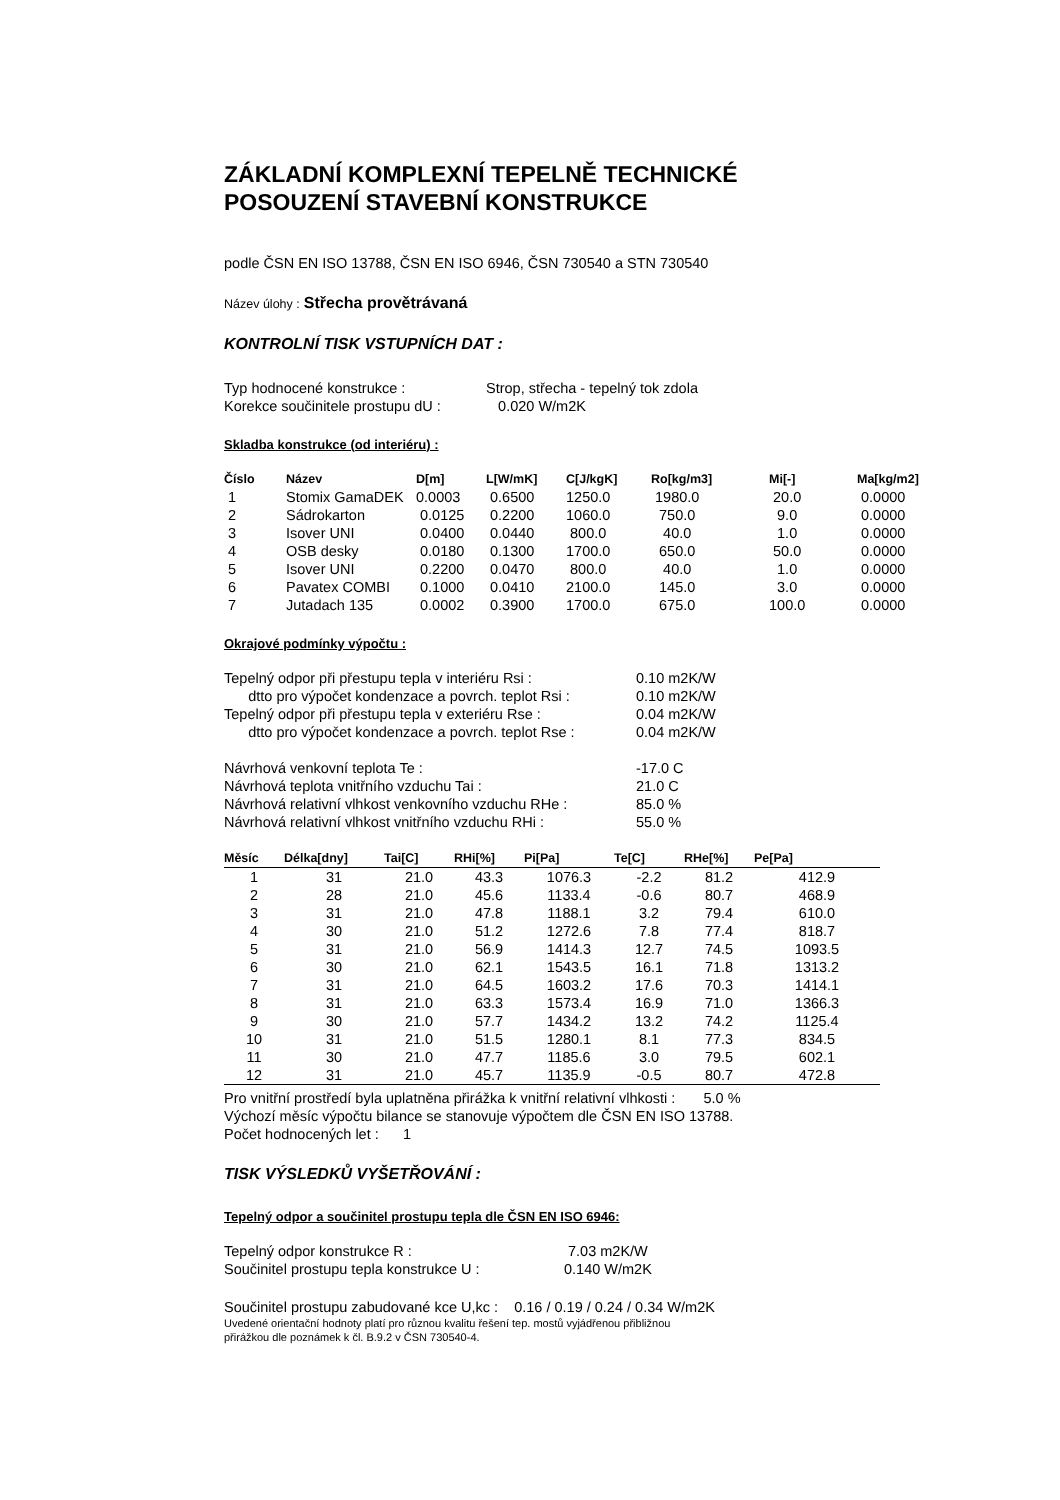ZÁKLADNÍ KOMPLEXNÍ TEPELNĚ TECHNICKÉ
POSOUZENÍ STAVEBNÍ KONSTRUKCE
podle ČSN EN ISO 13788, ČSN EN ISO 6946, ČSN 730540 a STN 730540
Název úlohy : Střecha provětrávaná
KONTROLNÍ TISK VSTUPNÍCH DAT :
| Typ hodnocené konstrukce : | Strop, střecha - tepelný tok zdola |
| Korekce součinitele prostupu dU : | 0.020 W/m2K |
Skladba konstrukce (od interiéru) :
| Číslo | Název | D[m] | L[W/mK] | C[J/kgK] | Ro[kg/m3] | Mi[-] | Ma[kg/m2] |
| --- | --- | --- | --- | --- | --- | --- | --- |
| 1 | Stomix GamaDEK | 0.0003 | 0.6500 | 1250.0 | 1980.0 | 20.0 | 0.0000 |
| 2 | Sádrokarton | 0.0125 | 0.2200 | 1060.0 | 750.0 | 9.0 | 0.0000 |
| 3 | Isover UNI | 0.0400 | 0.0440 | 800.0 | 40.0 | 1.0 | 0.0000 |
| 4 | OSB desky | 0.0180 | 0.1300 | 1700.0 | 650.0 | 50.0 | 0.0000 |
| 5 | Isover UNI | 0.2200 | 0.0470 | 800.0 | 40.0 | 1.0 | 0.0000 |
| 6 | Pavatex COMBI | 0.1000 | 0.0410 | 2100.0 | 145.0 | 3.0 | 0.0000 |
| 7 | Jutadach 135 | 0.0002 | 0.3900 | 1700.0 | 675.0 | 100.0 | 0.0000 |
Okrajové podmínky výpočtu :
| Tepelný odpor při přestupu tepla v interiéru Rsi : | 0.10 m2K/W |
| dtto pro výpočet kondenzace a povrch. teplot Rsi : | 0.10 m2K/W |
| Tepelný odpor při přestupu tepla v exteriéru Rse : | 0.04 m2K/W |
| dtto pro výpočet kondenzace a povrch. teplot Rse : | 0.04 m2K/W |
| Návrhová venkovní teplota Te : | -17.0 C |
| Návrhová teplota vnitřního vzduchu Tai : | 21.0 C |
| Návrhová relativní vlhkost venkovního vzduchu RHe : | 85.0 % |
| Návrhová relativní vlhkost vnitřního vzduchu RHi : | 55.0 % |
| Měsíc | Délka[dny] | Tai[C] | RHi[%] | Pi[Pa] | Te[C] | RHe[%] | Pe[Pa] |
| --- | --- | --- | --- | --- | --- | --- | --- |
| 1 | 31 | 21.0 | 43.3 | 1076.3 | -2.2 | 81.2 | 412.9 |
| 2 | 28 | 21.0 | 45.6 | 1133.4 | -0.6 | 80.7 | 468.9 |
| 3 | 31 | 21.0 | 47.8 | 1188.1 | 3.2 | 79.4 | 610.0 |
| 4 | 30 | 21.0 | 51.2 | 1272.6 | 7.8 | 77.4 | 818.7 |
| 5 | 31 | 21.0 | 56.9 | 1414.3 | 12.7 | 74.5 | 1093.5 |
| 6 | 30 | 21.0 | 62.1 | 1543.5 | 16.1 | 71.8 | 1313.2 |
| 7 | 31 | 21.0 | 64.5 | 1603.2 | 17.6 | 70.3 | 1414.1 |
| 8 | 31 | 21.0 | 63.3 | 1573.4 | 16.9 | 71.0 | 1366.3 |
| 9 | 30 | 21.0 | 57.7 | 1434.2 | 13.2 | 74.2 | 1125.4 |
| 10 | 31 | 21.0 | 51.5 | 1280.1 | 8.1 | 77.3 | 834.5 |
| 11 | 30 | 21.0 | 47.7 | 1185.6 | 3.0 | 79.5 | 602.1 |
| 12 | 31 | 21.0 | 45.7 | 1135.9 | -0.5 | 80.7 | 472.8 |
Pro vnitřní prostředí byla uplatněna přirážka k vnitřní relativní vlhkosti : 5.0 %
Výchozí měsíc výpočtu bilance se stanovuje výpočtem dle ČSN EN ISO 13788.
Počet hodnocených let : 1
TISK VÝSLEDKŮ VYŠETŘOVÁNÍ :
Tepelný odpor a součinitel prostupu tepla dle ČSN EN ISO 6946:
| Tepelný odpor konstrukce R : | 7.03 m2K/W |
| Součinitel prostupu tepla konstrukce U : | 0.140 W/m2K |
Součinitel prostupu zabudované kce U,kc : 0.16 / 0.19 / 0.24 / 0.34 W/m2K
Uvedené orientační hodnoty platí pro různou kvalitu řešení tep. mostů vyjádřenou přibližnou
přirážkou dle poznámek k čl. B.9.2 v ČSN 730540-4.